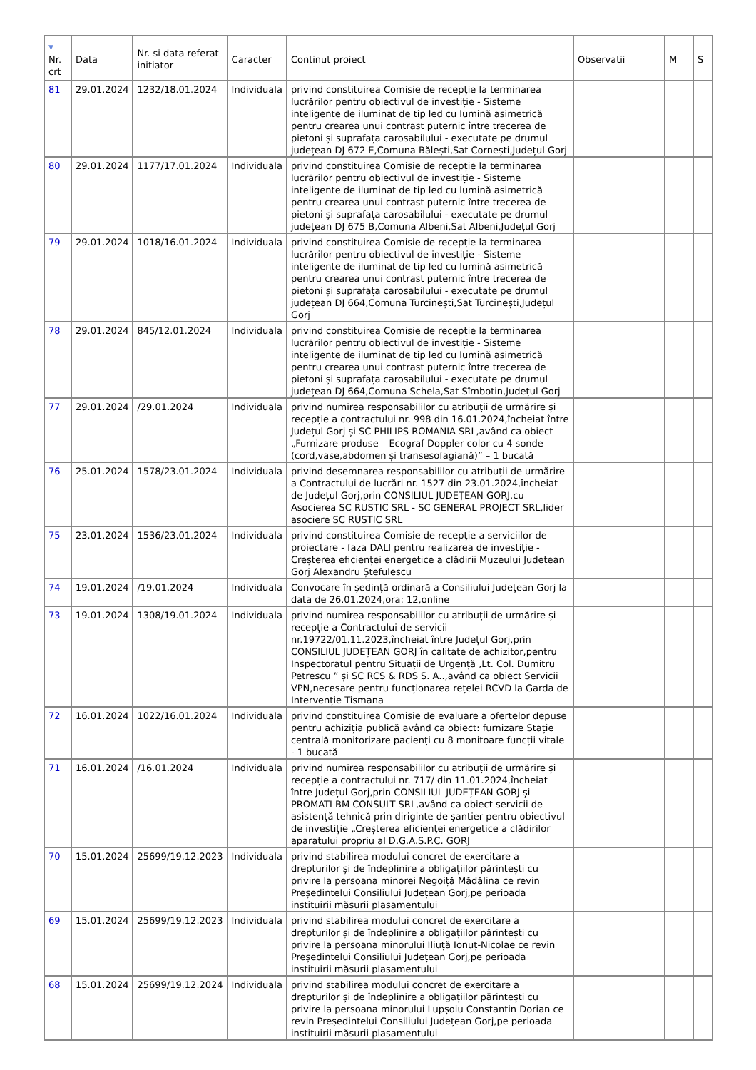| ▼ Nr. crt | Data | Nr. si data referat initiator | Caracter | Continut proiect | Observatii | M | S |
| --- | --- | --- | --- | --- | --- | --- | --- |
| 81 | 29.01.2024 | 1232/18.01.2024 | Individuala | privind constituirea Comisie de recepție la terminarea lucrărilor pentru obiectivul de investiție - Sisteme inteligente de iluminat de tip led cu lumină asimetrică pentru crearea unui contrast puternic între trecerea de pietoni și suprafața carosabilului - executate pe drumul județean DJ 672 E,Comuna Bălești,Sat Cornești,Județul Gorj | | | |
| 80 | 29.01.2024 | 1177/17.01.2024 | Individuala | privind constituirea Comisie de recepție la terminarea lucrărilor pentru obiectivul de investiție - Sisteme inteligente de iluminat de tip led cu lumină asimetrică pentru crearea unui contrast puternic între trecerea de pietoni și suprafața carosabilului - executate pe drumul județean DJ 675 B,Comuna Albeni,Sat Albeni,Județul Gorj | | | |
| 79 | 29.01.2024 | 1018/16.01.2024 | Individuala | privind constituirea Comisie de recepție la terminarea lucrărilor pentru obiectivul de investiție - Sisteme inteligente de iluminat de tip led cu lumină asimetrică pentru crearea unui contrast puternic între trecerea de pietoni și suprafața carosabilului - executate pe drumul județean DJ 664,Comuna Turcinești,Sat Turcinești,Județul Gorj | | | |
| 78 | 29.01.2024 | 845/12.01.2024 | Individuala | privind constituirea Comisie de recepție la terminarea lucrărilor pentru obiectivul de investiție - Sisteme inteligente de iluminat de tip led cu lumină asimetrică pentru crearea unui contrast puternic între trecerea de pietoni și suprafața carosabilului - executate pe drumul județean DJ 664,Comuna Schela,Sat Sîmbotin,Județul Gorj | | | |
| 77 | 29.01.2024 | /29.01.2024 | Individuala | privind numirea responsabililor cu atribuții de urmărire și recepție a contractului nr. 998 din 16.01.2024,încheiat între Județul Gorj și SC PHILIPS ROMANIA SRL,având ca obiect „Furnizare produse – Ecograf Doppler color cu 4 sonde (cord,vase,abdomen și transesofagiană)” – 1 bucată | | | |
| 76 | 25.01.2024 | 1578/23.01.2024 | Individuala | privind desemnarea responsabililor cu atribuții de urmărire a Contractului de lucrări nr. 1527 din 23.01.2024,încheiat de Județul Gorj,prin CONSILIUL JUDEȚEAN GORJ,cu Asocierea SC RUSTIC SRL - SC GENERAL PROJECT SRL,lider asociere SC RUSTIC SRL | | | |
| 75 | 23.01.2024 | 1536/23.01.2024 | Individuala | privind constituirea Comisie de recepție a serviciilor de proiectare - faza DALI pentru realizarea de investiție - Creșterea eficienței energetice a clădirii Muzeului Județean Gorj Alexandru Ștefulescu | | | |
| 74 | 19.01.2024 | /19.01.2024 | Individuala | Convocare în ședință ordinară a Consiliului Județean Gorj la data de 26.01.2024,ora: 12,online | | | |
| 73 | 19.01.2024 | 1308/19.01.2024 | Individuala | privind numirea responsabililor cu atribuții de urmărire și recepție a Contractului de servicii nr.19722/01.11.2023,încheiat între Județul Gorj,prin CONSILIUL JUDEȚEAN GORJ în calitate de achizitor,pentru Inspectoratul pentru Situații de Urgență ,Lt. Col. Dumitru Petrescu ” și SC RCS & RDS S. A..,având ca obiect Servicii VPN,necesare pentru funcționarea rețelei RCVD la Garda de Intervenție Tismana | | | |
| 72 | 16.01.2024 | 1022/16.01.2024 | Individuala | privind constituirea Comisie de evaluare a ofertelor depuse pentru achiziția publică având ca obiect: furnizare Stație centrală monitorizare pacienți cu 8 monitoare funcții vitale - 1 bucată | | | |
| 71 | 16.01.2024 | /16.01.2024 | Individuala | privind numirea responsabililor cu atribuții de urmărire și recepție a contractului nr. 717/ din 11.01.2024,încheiat între Județul Gorj,prin CONSILIUL JUDEȚEAN GORJ și PROMATI BM CONSULT SRL,având ca obiect servicii de asistență tehnică prin diriginte de șantier pentru obiectivul de investiție „Creșterea eficienței energetice a clădirilor aparatului propriu al D.G.A.S.P.C. GORJ | | | |
| 70 | 15.01.2024 | 25699/19.12.2023 | Individuala | privind stabilirea modului concret de exercitare a drepturilor și de îndeplinire a obligațiilor părintești cu privire la persoana minorei Negoiță Mădălina ce revin Președintelui Consiliului Județean Gorj,pe perioada instituirii măsurii plasamentului | | | |
| 69 | 15.01.2024 | 25699/19.12.2023 | Individuala | privind stabilirea modului concret de exercitare a drepturilor și de îndeplinire a obligațiilor părintești cu privire la persoana minorului Iliuță Ionuț-Nicolae ce revin Președintelui Consiliului Județean Gorj,pe perioada instituirii măsurii plasamentului | | | |
| 68 | 15.01.2024 | 25699/19.12.2024 | Individuala | privind stabilirea modului concret de exercitare a drepturilor și de îndeplinire a obligațiilor părintești cu privire la persoana minorului Lupșoiu Constantin Dorian ce revin Președintelui Consiliului Județean Gorj,pe perioada instituirii măsurii plasamentului | | | |